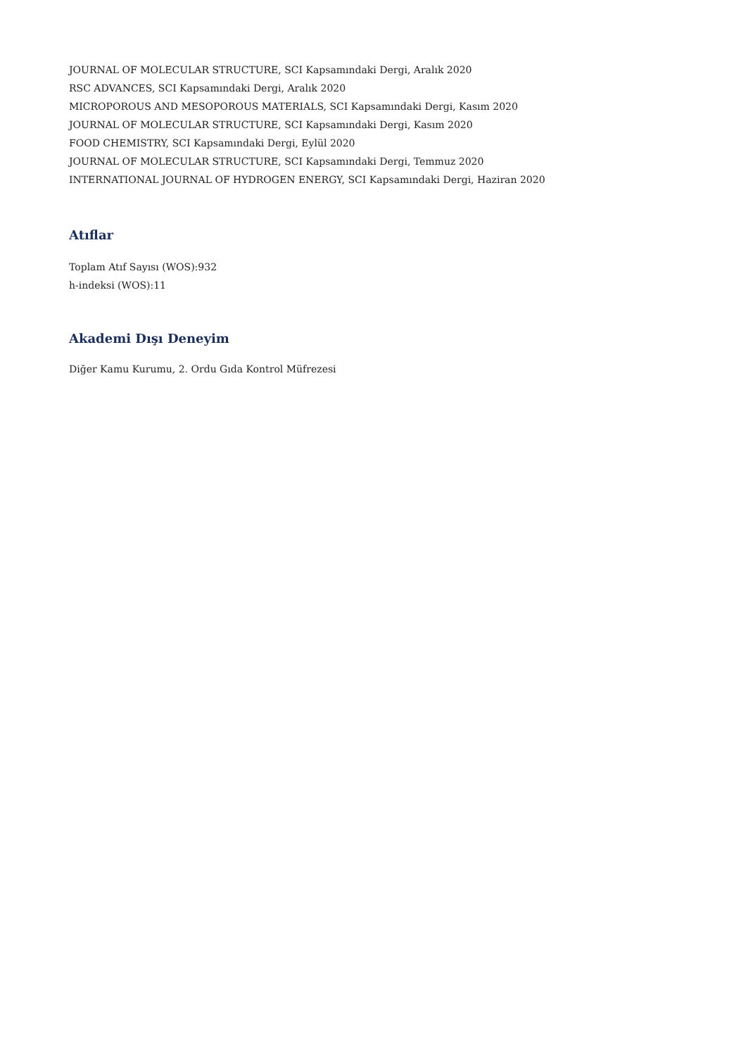JOURNAL OF MOLECULAR STRUCTURE, SCI Kapsamındaki Dergi, Aralık 2020
RSC ADVANCES, SCI Kapsamındaki Dergi, Aralık 2020
MICROPOROUS AND MESOPOROUS MATERIALS, SCI Kapsamındaki Dergi, Kasım 2020
JOURNAL OF MOLECULAR STRUCTURE, SCI Kapsamındaki Dergi, Kasım 2020
FOOD CHEMISTRY, SCI Kapsamındaki Dergi, Eylül 2020
JOURNAL OF MOLECULAR STRUCTURE, SCI Kapsamındaki Dergi, Temmuz 2020
INTERNATIONAL JOURNAL OF HYDROGEN ENERGY, SCI Kapsamındaki Dergi, Haziran 2020
Atıflar
Toplam Atıf Sayısı (WOS):932
h-indeksi (WOS):11
Akademi Dışı Deneyim
Diğer Kamu Kurumu, 2. Ordu Gıda Kontrol Müfrezesi